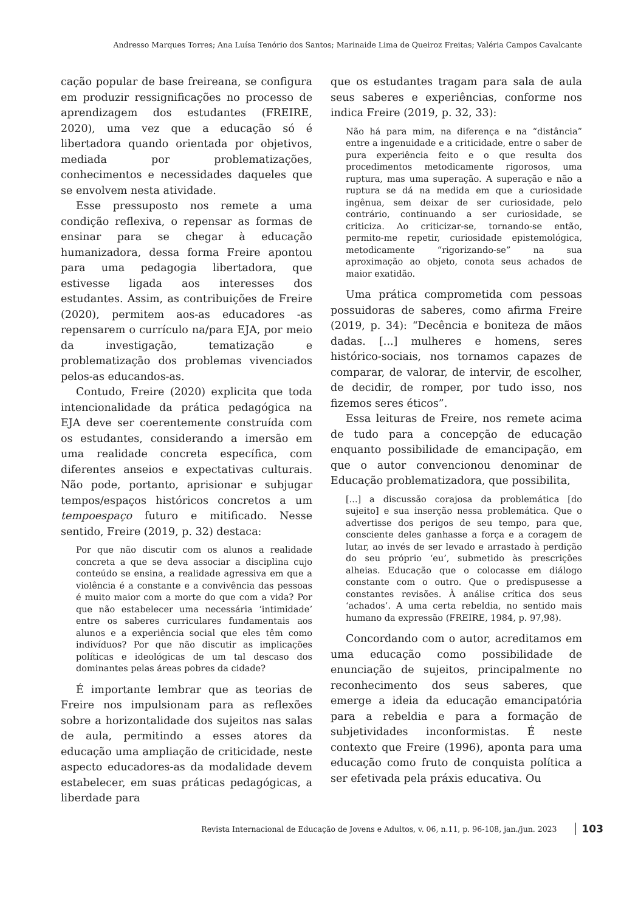Andresso Marques Torres; Ana Luísa Tenório dos Santos; Marinaide Lima de Queiroz Freitas; Valéria Campos Cavalcante
cação popular de base freireana, se configura em produzir ressignificações no processo de aprendizagem dos estudantes (FREIRE, 2020), uma vez que a educação só é libertadora quando orientada por objetivos, mediada por problematizações, conhecimentos e necessidades daqueles que se envolvem nesta atividade.
Esse pressuposto nos remete a uma condição reflexiva, o repensar as formas de ensinar para se chegar à educação humanizadora, dessa forma Freire apontou para uma pedagogia libertadora, que estivesse ligada aos interesses dos estudantes. Assim, as contribuições de Freire (2020), permitem aos-as educadores -as repensarem o currículo na/para EJA, por meio da investigação, tematização e problematização dos problemas vivenciados pelos-as educandos-as.
Contudo, Freire (2020) explicita que toda intencionalidade da prática pedagógica na EJA deve ser coerentemente construída com os estudantes, considerando a imersão em uma realidade concreta específica, com diferentes anseios e expectativas culturais. Não pode, portanto, aprisionar e subjugar tempos/espaços históricos concretos a um tempoespaço futuro e mitificado. Nesse sentido, Freire (2019, p. 32) destaca:
Por que não discutir com os alunos a realidade concreta a que se deva associar a disciplina cujo conteúdo se ensina, a realidade agressiva em que a violência é a constante e a convivência das pessoas é muito maior com a morte do que com a vida? Por que não estabelecer uma necessária ‘intimidade’ entre os saberes curriculares fundamentais aos alunos e a experiência social que eles têm como indivíduos? Por que não discutir as implicações políticas e ideológicas de um tal descaso dos dominantes pelas áreas pobres da cidade?
É importante lembrar que as teorias de Freire nos impulsionam para as reflexões sobre a horizontalidade dos sujeitos nas salas de aula, permitindo a esses atores da educação uma ampliação de criticidade, neste aspecto educadores-as da modalidade devem estabelecer, em suas práticas pedagógicas, a liberdade para
que os estudantes tragam para sala de aula seus saberes e experiências, conforme nos indica Freire (2019, p. 32, 33):
Não há para mim, na diferença e na “distância” entre a ingenuidade e a criticidade, entre o saber de pura experiência feito e o que resulta dos procedimentos metodicamente rigorosos, uma ruptura, mas uma superação. A superação e não a ruptura se dá na medida em que a curiosidade ingênua, sem deixar de ser curiosidade, pelo contrário, continuando a ser curiosidade, se criticiza. Ao criticizar-se, tornando-se então, permito-me repetir, curiosidade epistemológica, metodicamente “rigorizando-se” na sua aproximação ao objeto, conota seus achados de maior exatidão.
Uma prática comprometida com pessoas possuidoras de saberes, como afirma Freire (2019, p. 34): “Decência e boniteza de mãos dadas. [...] mulheres e homens, seres histórico-sociais, nos tornamos capazes de comparar, de valorar, de intervir, de escolher, de decidir, de romper, por tudo isso, nos fizemos seres éticos”.
Essa leituras de Freire, nos remete acima de tudo para a concepção de educação enquanto possibilidade de emancipação, em que o autor convencionou denominar de Educação problematizadora, que possibilita,
[...] a discussão corajosa da problemática [do sujeito] e sua inserção nessa problemática. Que o advertisse dos perigos de seu tempo, para que, consciente deles ganhasse a força e a coragem de lutar, ao invés de ser levado e arrastado à perdição do seu próprio ‘eu’, submetido às prescrições alheias. Educação que o colocasse em diálogo constante com o outro. Que o predispusesse a constantes revisões. À análise crítica dos seus ‘achados’. A uma certa rebeldia, no sentido mais humano da expressão (FREIRE, 1984, p. 97,98).
Concordando com o autor, acreditamos em uma educação como possibilidade de enunciação de sujeitos, principalmente no reconhecimento dos seus saberes, que emerge a ideia da educação emancipatória para a rebeldia e para a formação de subjetividades inconformistas. É neste contexto que Freire (1996), aponta para uma educação como fruto de conquista política a ser efetivada pela práxis educativa. Ou
Revista Internacional de Educação de Jovens e Adultos, v. 06, n.11, p. 96-108, jan./jun. 2023 103